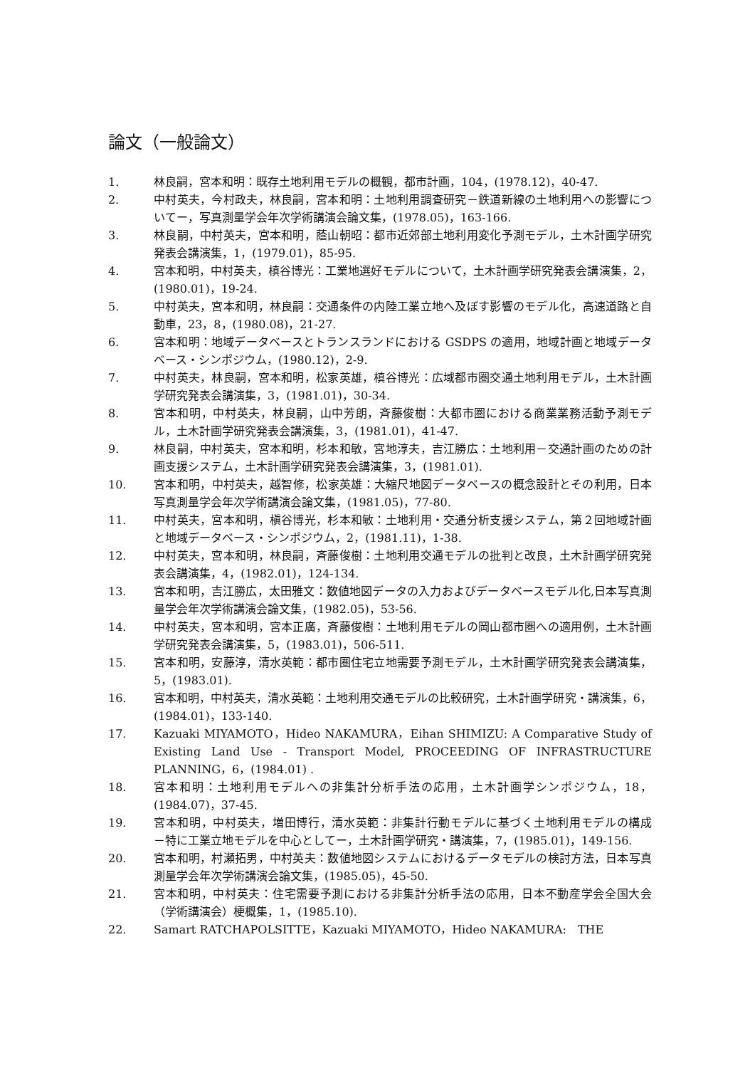論文（一般論文）
1. 林良嗣，宮本和明：既存土地利用モデルの概観，都市計画，104，(1978.12)，40-47.
2. 中村英夫，今村政夫，林良嗣，宮本和明：土地利用調査研究－鉄道新線の土地利用への影響についてー，写真測量学会年次学術講演会論文集，(1978.05)，163-166.
3. 林良嗣，中村英夫，宮本和明，蔭山朝昭：都市近郊部土地利用変化予測モデル，土木計画学研究発表会講演集，1，(1979.01)，85-95.
4. 宮本和明，中村英夫，槙谷博光：工業地選好モデルについて，土木計画学研究発表会講演集，2，(1980.01)，19-24.
5. 中村英夫，宮本和明，林良嗣：交通条件の内陸工業立地へ及ぼす影響のモデル化，高速道路と自動車，23，8，(1980.08)，21-27.
6. 宮本和明：地域データベースとトランスランドにおける GSDPS の適用，地域計画と地域データベース・シンポジウム，(1980.12)，2-9.
7. 中村英夫，林良嗣，宮本和明，松家英雄，槙谷博光：広域都市圏交通土地利用モデル，土木計画学研究発表会講演集，3，(1981.01)，30-34.
8. 宮本和明，中村英夫，林良嗣，山中芳朗，斉藤俊樹：大都市圏における商業業務活動予測モデル，土木計画学研究発表会講演集，3，(1981.01)，41-47.
9. 林良嗣，中村英夫，宮本和明，杉本和敏，宮地淳夫，吉江勝広：土地利用－交通計画のための計画支援システム，土木計画学研究発表会講演集，3，(1981.01).
10. 宮本和明，中村英夫，越智修，松家英雄：大縮尺地図データベースの概念設計とその利用，日本写真測量学会年次学術講演会論文集，(1981.05)，77-80.
11. 中村英夫，宮本和明，槇谷博光，杉本和敏：土地利用・交通分析支援システム，第２回地域計画と地域データベース・シンポジウム，2，(1981.11)，1-38.
12. 中村英夫，宮本和明，林良嗣，斉藤俊樹：土地利用交通モデルの批判と改良，土木計画学研究発表会講演集，4，(1982.01)，124-134.
13. 宮本和明，吉江勝広，太田雅文：数値地図データの入力およびデータベースモデル化,日本写真測量学会年次学術講演会論文集，(1982.05)，53-56.
14. 中村英夫，宮本和明，宮本正廣，斉藤俊樹：土地利用モデルの岡山都市圏への適用例，土木計画学研究発表会講演集，5，(1983.01)，506-511.
15. 宮本和明，安藤淳，清水英範：都市圏住宅立地需要予測モデル，土木計画学研究発表会講演集，5，(1983.01).
16. 宮本和明，中村英夫，清水英範：土地利用交通モデルの比較研究，土木計画学研究・講演集，6，(1984.01)，133-140.
17. Kazuaki MIYAMOTO，Hideo NAKAMURA，Eihan SHIMIZU: A Comparative Study of Existing Land Use - Transport Model, PROCEEDING OF INFRASTRUCTURE PLANNING，6，(1984.01) .
18. 宮本和明：土地利用モデルへの非集計分析手法の応用，土木計画学シンポジウム，18，(1984.07)，37-45.
19. 宮本和明，中村英夫，増田博行，清水英範：非集計行動モデルに基づく土地利用モデルの構成　－特に工業立地モデルを中心としてー，土木計画学研究・講演集，7，(1985.01)，149-156.
20. 宮本和明，村瀬拓男，中村英夫：数値地図システムにおけるデータモデルの検討方法，日本写真測量学会年次学術講演会論文集，(1985.05)，45-50.
21. 宮本和明，中村英夫：住宅需要予測における非集計分析手法の応用，日本不動産学会全国大会（学術講演会）梗概集，1，(1985.10).
22. Samart RATCHAPOLSITTE，Kazuaki MIYAMOTO，Hideo NAKAMURA:　THE